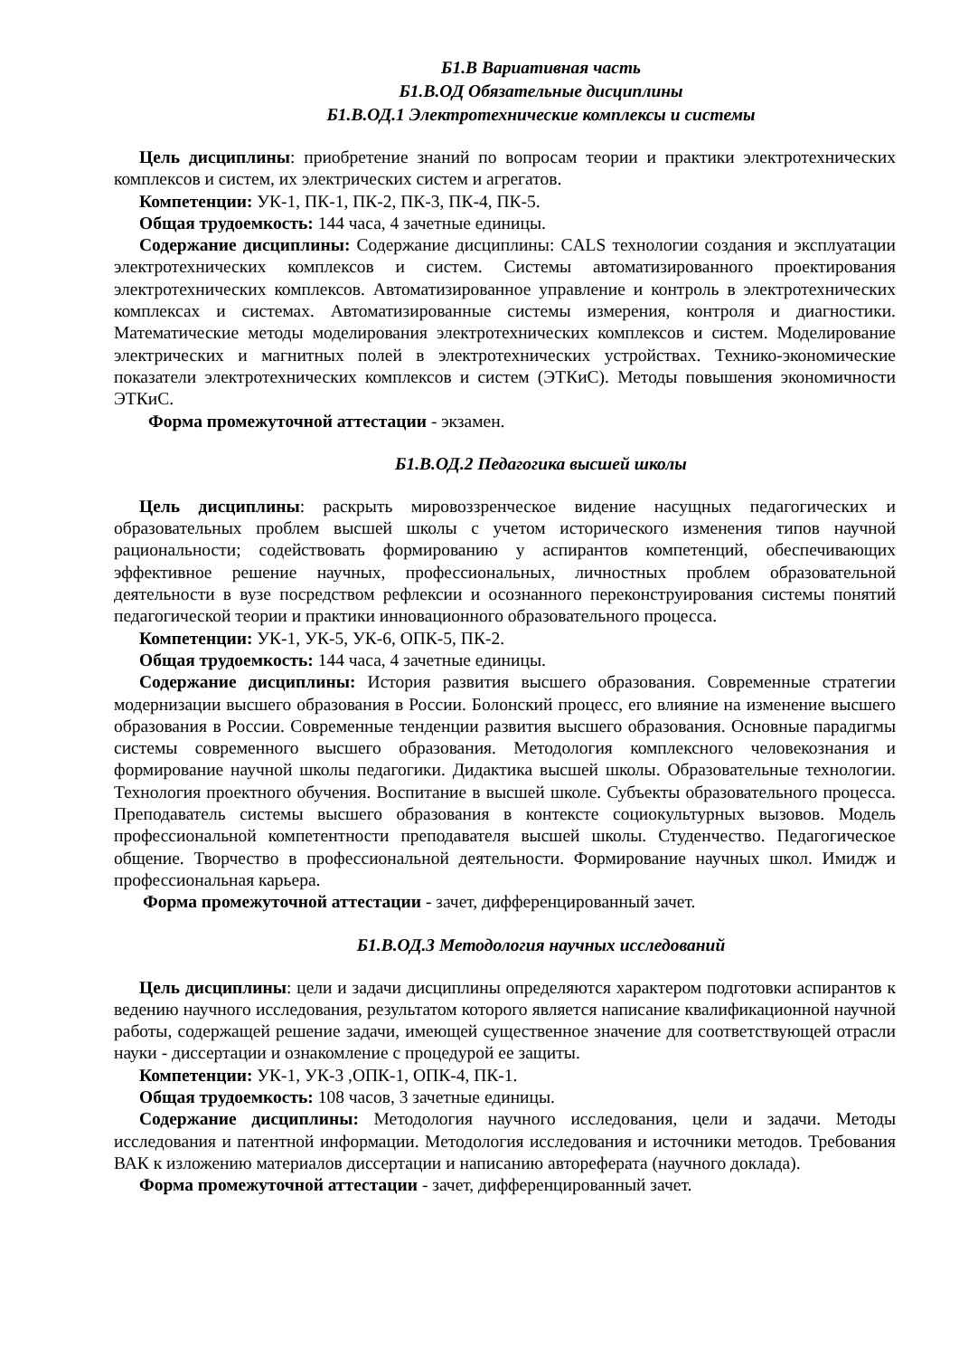Б1.В Вариативная часть
Б1.В.ОД Обязательные дисциплины
Б1.В.ОД.1 Электротехнические комплексы и системы
Цель дисциплины: приобретение знаний по вопросам теории и практики электротехнических комплексов и систем, их электрических систем и агрегатов.
Компетенции: УК-1, ПК-1, ПК-2, ПК-3, ПК-4, ПК-5.
Общая трудоемкость: 144 часа, 4 зачетные единицы.
Содержание дисциплины: Содержание дисциплины: CALS технологии создания и эксплуатации электротехнических комплексов и систем. Системы автоматизированного проектирования электротехнических комплексов. Автоматизированное управление и контроль в электротехнических комплексах и системах. Автоматизированные системы измерения, контроля и диагностики. Математические методы моделирования электротехнических комплексов и систем. Моделирование электрических и магнитных полей в электротехнических устройствах. Технико-экономические показатели электротехнических комплексов и систем (ЭТКиС). Методы повышения экономичности ЭТКиС.
Форма промежуточной аттестации - экзамен.
Б1.В.ОД.2 Педагогика высшей школы
Цель дисциплины: раскрыть мировоззренческое видение насущных педагогических и образовательных проблем высшей школы с учетом исторического изменения типов научной рациональности; содействовать формированию у аспирантов компетенций, обеспечивающих эффективное решение научных, профессиональных, личностных проблем образовательной деятельности в вузе посредством рефлексии и осознанного переконструирования системы понятий педагогической теории и практики инновационного образовательного процесса.
Компетенции: УК-1, УК-5, УК-6, ОПК-5, ПК-2.
Общая трудоемкость: 144 часа, 4 зачетные единицы.
Содержание дисциплины: История развития высшего образования. Современные стратегии модернизации высшего образования в России. Болонский процесс, его влияние на изменение высшего образования в России. Современные тенденции развития высшего образования. Основные парадигмы системы современного высшего образования. Методология комплексного человекознания и формирование научной школы педагогики. Дидактика высшей школы. Образовательные технологии. Технология проектного обучения. Воспитание в высшей школе. Субъекты образовательного процесса. Преподаватель системы высшего образования в контексте социокультурных вызовов. Модель профессиональной компетентности преподавателя высшей школы. Студенчество. Педагогическое общение. Творчество в профессиональной деятельности. Формирование научных школ. Имидж и профессиональная карьера.
Форма промежуточной аттестации - зачет, дифференцированный зачет.
Б1.В.ОД.3 Методология научных исследований
Цель дисциплины: цели и задачи дисциплины определяются характером подготовки аспирантов к ведению научного исследования, результатом которого является написание квалификационной научной работы, содержащей решение задачи, имеющей существенное значение для соответствующей отрасли науки - диссертации и ознакомление с процедурой ее защиты.
Компетенции: УК-1, УК-3 ,ОПК-1, ОПК-4, ПК-1.
Общая трудоемкость: 108 часов, 3 зачетные единицы.
Содержание дисциплины: Методология научного исследования, цели и задачи. Методы исследования и патентной информации. Методология исследования и источники методов. Требования ВАК к изложению материалов диссертации и написанию автореферата (научного доклада).
Форма промежуточной аттестации - зачет, дифференцированный зачет.